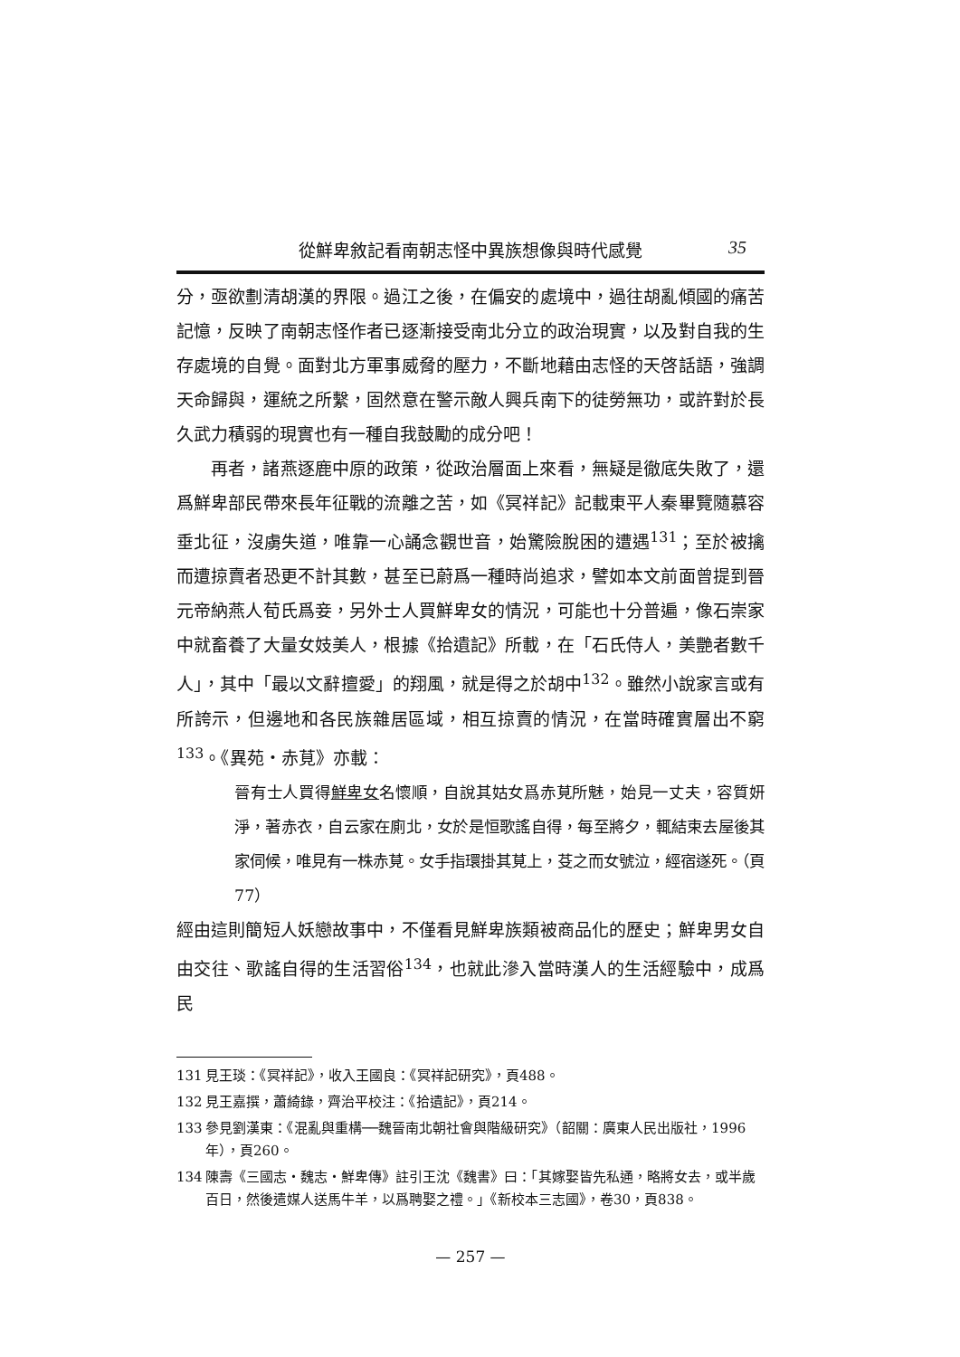從鮮卑敘記看南朝志怪中異族想像與時代感覺 35
分，亟欲劃清胡漢的界限。過江之後，在偏安的處境中，過往胡亂傾國的痛苦記憶，反映了南朝志怪作者已逐漸接受南北分立的政治現實，以及對自我的生存處境的自覺。面對北方軍事威脅的壓力，不斷地藉由志怪的天啓話語，強調天命歸與，運統之所繫，固然意在警示敵人興兵南下的徒勞無功，或許對於長久武力積弱的現實也有一種自我鼓勵的成分吧！
再者，諸燕逐鹿中原的政策，從政治層面上來看，無疑是徹底失敗了，還爲鮮卑部民帶來長年征戰的流離之苦，如《冥祥記》記載東平人秦畢覽隨慕容垂北征，沒虜失道，唯靠一心誦念觀世音，始驚險脫困的遭遇<sup>131</sup>；至於被擒而遭掠賣者恐更不計其數，甚至已蔚爲一種時尚追求，譬如本文前面曾提到晉元帝納燕人荀氏爲妾，另外士人買鮮卑女的情況，可能也十分普遍，像石崇家中就畜養了大量女妓美人，根據《拾遺記》所載，在「石氏侍人，美艷者數千人」，其中「最以文辭擅愛」的翔風，就是得之於胡中<sup>132</sup>。雖然小說家言或有所誇示，但邊地和各民族雜居區域，相互掠賣的情況，在當時確實層出不窮<sup>133</sup>。《異苑・赤莧》亦載：
晉有士人買得鮮卑女名懷順，自說其姑女爲赤莧所魅，始見一丈夫，容質妍淨，著赤衣，自云家在廁北，女於是恒歌謠自得，每至將夕，輒結束去屋後其家伺候，唯見有一株赤莧。女手指環掛其莧上，芟之而女號泣，經宿遂死。（頁77）
經由這則簡短人妖戀故事中，不僅看見鮮卑族類被商品化的歷史；鮮卑男女自由交往、歌謠自得的生活習俗<sup>134</sup>，也就此滲入當時漢人的生活經驗中，成爲民
131 見王琰：《冥祥記》，收入王國良：《冥祥記研究》，頁488。
132 見王嘉撰，蕭綺錄，齊治平校注：《拾遺記》，頁214。
133 參見劉漢東：《混亂與重構──魏晉南北朝社會與階級研究》（韶關：廣東人民出版社，1996年），頁260。
134 陳壽《三國志・魏志・鮮卑傳》註引王沈《魏書》曰：「其嫁娶皆先私通，略將女去，或半歲百日，然後遣媒人送馬牛羊，以爲聘娶之禮。」《新校本三志國》，卷30，頁838。
— 257 —